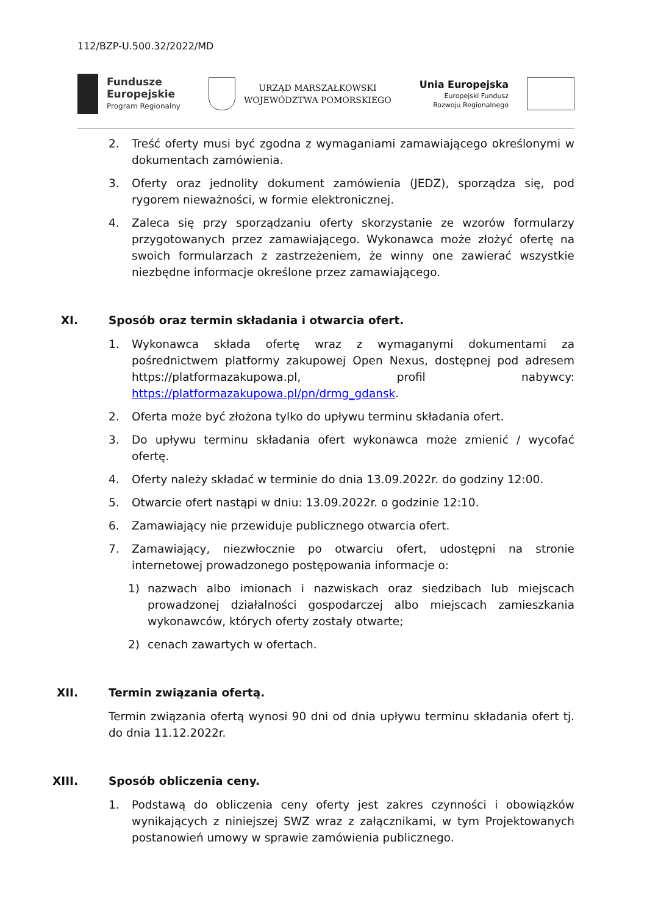112/BZP-U.500.32/2022/MD
Fundusze
Europejskie
Program Regionalny
URZĄD MARSZAŁKOWSKI
WOJEWÓDZTWA POMORSKIEGO
Unia Europejska
Europejski Fundusz
Rozwoju Regionalnego
2. Treść oferty musi być zgodna z wymaganiami zamawiającego określonymi w dokumentach zamówienia.
3. Oferty oraz jednolity dokument zamówienia (JEDZ), sporządza się, pod rygorem nieważności, w formie elektronicznej.
4. Zaleca się przy sporządzaniu oferty skorzystanie ze wzorów formularzy przygotowanych przez zamawiającego. Wykonawca może złożyć ofertę na swoich formularzach z zastrzeżeniem, że winny one zawierać wszystkie niezbędne informacje określone przez zamawiającego.
XI. Sposób oraz termin składania i otwarcia ofert.
1. Wykonawca składa ofertę wraz z wymaganymi dokumentami za pośrednictwem platformy zakupowej Open Nexus, dostępnej pod adresem https://platformazakupowa.pl, profil nabywcy: https://platformazakupowa.pl/pn/drmg_gdansk.
2. Oferta może być złożona tylko do upływu terminu składania ofert.
3. Do upływu terminu składania ofert wykonawca może zmienić / wycofać ofertę.
4. Oferty należy składać w terminie do dnia 13.09.2022r. do godziny 12:00.
5. Otwarcie ofert nastąpi w dniu: 13.09.2022r. o godzinie 12:10.
6. Zamawiający nie przewiduje publicznego otwarcia ofert.
7. Zamawiający, niezwłocznie po otwarciu ofert, udostępni na stronie internetowej prowadzonego postępowania informacje o:
1) nazwach albo imionach i nazwiskach oraz siedzibach lub miejscach prowadzonej działalności gospodarczej albo miejscach zamieszkania wykonawców, których oferty zostały otwarte;
2) cenach zawartych w ofertach.
XII. Termin związania ofertą.
Termin związania ofertą wynosi 90 dni od dnia upływu terminu składania ofert tj. do dnia 11.12.2022r.
XIII. Sposób obliczenia ceny.
1. Podstawą do obliczenia ceny oferty jest zakres czynności i obowiązków wynikających z niniejszej SWZ wraz z załącznikami, w tym Projektowanych postanowień umowy w sprawie zamówienia publicznego.